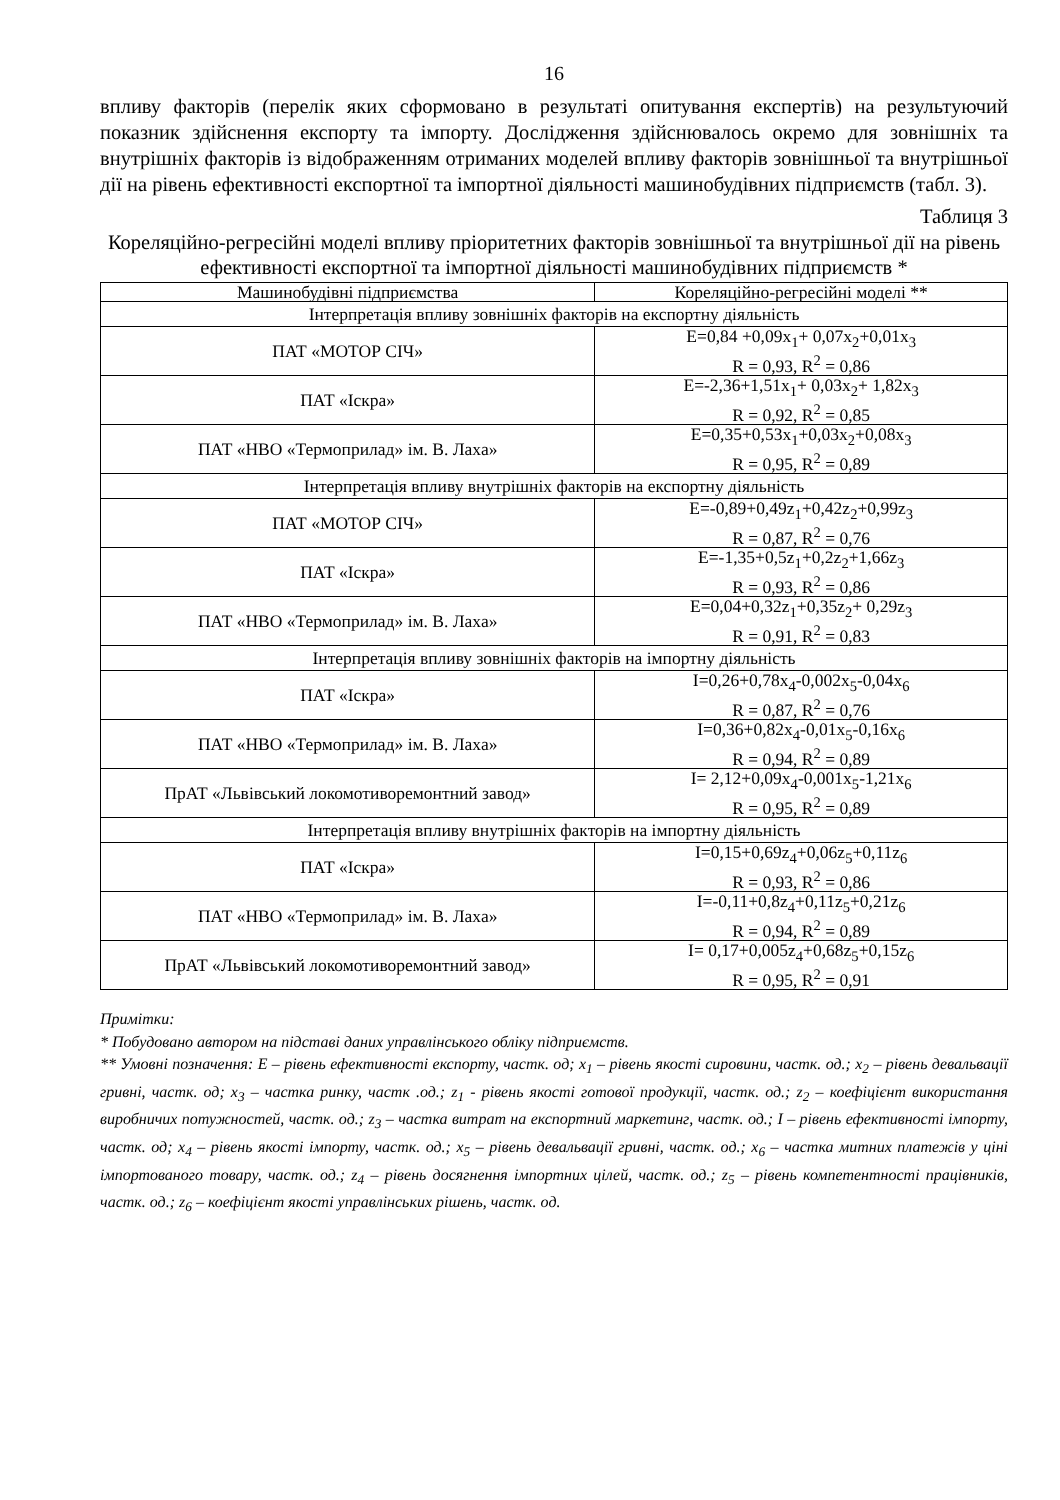16
впливу факторів (перелік яких сформовано в результаті опитування експертів) на результуючий показник здійснення експорту та імпорту. Дослідження здійснювалось окремо для зовнішніх та внутрішніх факторів із відображенням отриманих моделей впливу факторів зовнішньої та внутрішньої дії на рівень ефективності експортної та імпортної діяльності машинобудівних підприємств (табл. 3).
Таблиця 3
Кореляційно-регресійні моделі впливу пріоритетних факторів зовнішньої та внутрішньої дії на рівень ефективності експортної та імпортної діяльності машинобудівних підприємств *
| Машинобудівні підприємства | Кореляційно-регресійні моделі ** |
| --- | --- |
| Інтерпретація впливу зовнішніх факторів на експортну діяльність | |
| ПАТ «МОТОР СІЧ» | E=0,84 +0,09x<sub>1</sub>+ 0,07x<sub>2</sub>+0,01x<sub>3</sub> R = 0,93, R<sup>2</sup> = 0,86 |
| ПАТ «Іскра» | E=-2,36+1,51x<sub>1</sub>+ 0,03x<sub>2</sub>+ 1,82x<sub>3</sub> R = 0,92, R<sup>2</sup> = 0,85 |
| ПАТ «НВО «Термоприлад» ім. В. Лаха» | E=0,35+0,53x<sub>1</sub>+0,03x<sub>2</sub>+0,08x<sub>3</sub> R = 0,95, R<sup>2</sup> = 0,89 |
| Інтерпретація впливу внутрішніх факторів на експортну діяльність | |
| ПАТ «МОТОР СІЧ» | E=-0,89+0,49z<sub>1</sub>+0,42z<sub>2</sub>+0,99z<sub>3</sub> R = 0,87, R<sup>2</sup> = 0,76 |
| ПАТ «Іскра» | E=-1,35+0,5z<sub>1</sub>+0,2z<sub>2</sub>+1,66z<sub>3</sub> R = 0,93, R<sup>2</sup> = 0,86 |
| ПАТ «НВО «Термоприлад» ім. В. Лаха» | E=0,04+0,32z<sub>1</sub>+0,35z<sub>2</sub>+ 0,29z<sub>3</sub> R = 0,91, R<sup>2</sup> = 0,83 |
| Інтерпретація впливу зовнішніх факторів на імпортну діяльність | |
| ПАТ «Іскра» | I=0,26+0,78x<sub>4</sub>-0,002x<sub>5</sub>-0,04x<sub>6</sub> R = 0,87, R<sup>2</sup> = 0,76 |
| ПАТ «НВО «Термоприлад» ім. В. Лаха» | I=0,36+0,82x<sub>4</sub>-0,01x<sub>5</sub>-0,16x<sub>6</sub> R = 0,94, R<sup>2</sup> = 0,89 |
| ПрАТ «Львівський локомотиворемонтний завод» | I= 2,12+0,09x<sub>4</sub>-0,001x<sub>5</sub>-1,21x<sub>6</sub> R = 0,95, R<sup>2</sup> = 0,89 |
| Інтерпретація впливу внутрішніх факторів на імпортну діяльність | |
| ПАТ «Іскра» | I=0,15+0,69z<sub>4</sub>+0,06z<sub>5</sub>+0,11z<sub>6</sub> R = 0,93, R<sup>2</sup> = 0,86 |
| ПАТ «НВО «Термоприлад» ім. В. Лаха» | I=-0,11+0,8z<sub>4</sub>+0,11z<sub>5</sub>+0,21z<sub>6</sub> R = 0,94, R<sup>2</sup> = 0,89 |
| ПрАТ «Львівський локомотиворемонтний завод» | I= 0,17+0,005z<sub>4</sub>+0,68z<sub>5</sub>+0,15z<sub>6</sub> R = 0,95, R<sup>2</sup> = 0,91 |
Примітки:
* Побудовано автором на підставі даних управлінського обліку підприємств.
** Умовні позначення: E – рівень ефективності експорту, частк. од; x<sub>1</sub> – рівень якості сировини, частк. од.; x<sub>2</sub> – рівень девальвації гривні, частк. од; x<sub>3</sub> – частка ринку, частк .од.; z<sub>1</sub> - рівень якості готової продукції, частк. од.; z<sub>2</sub> – коефіцієнт використання виробничих потужностей, частк. од.; z<sub>3</sub> – частка витрат на експортний маркетинг, частк. од.; I – рівень ефективності імпорту, частк. од; x<sub>4</sub> – рівень якості імпорту, частк. од.; x<sub>5</sub> – рівень девальвації гривні, частк. од.; x<sub>6</sub> – частка митних платежів у ціні імпортованого товару, частк. од.; z<sub>4</sub> – рівень досягнення імпортних цілей, частк. од.; z<sub>5</sub> – рівень компетентності працівників, частк. од.; z<sub>6</sub> – коефіцієнт якості управлінських рішень, частк. од.